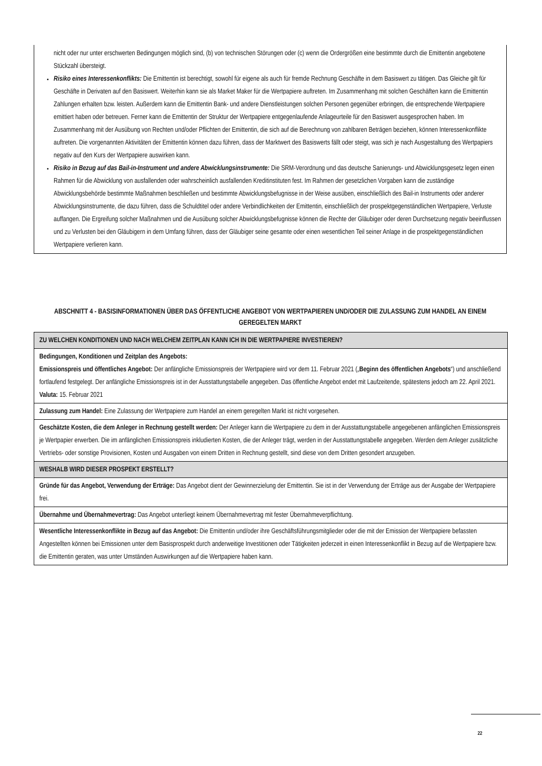nicht oder nur unter erschwerten Bedingungen möglich sind, (b) von technischen Störungen oder (c) wenn die Ordergrößen eine bestimmte durch die Emittentin angebotene Stückzahl übersteigt.
Risiko eines Interessenkonflikts: Die Emittentin ist berechtigt, sowohl für eigene als auch für fremde Rechnung Geschäfte in dem Basiswert zu tätigen. Das Gleiche gilt für Geschäfte in Derivaten auf den Basiswert. Weiterhin kann sie als Market Maker für die Wertpapiere auftreten. Im Zusammenhang mit solchen Geschäften kann die Emittentin Zahlungen erhalten bzw. leisten. Außerdem kann die Emittentin Bank- und andere Dienstleistungen solchen Personen gegenüber erbringen, die entsprechende Wertpapiere emittiert haben oder betreuen. Ferner kann die Emittentin der Struktur der Wertpapiere entgegenlaufende Anlageurteile für den Basiswert ausgesprochen haben. Im Zusammenhang mit der Ausübung von Rechten und/oder Pflichten der Emittentin, die sich auf die Berechnung von zahlbaren Beträgen beziehen, können Interessenkonflikte auftreten. Die vorgenannten Aktivitäten der Emittentin können dazu führen, dass der Marktwert des Basiswerts fällt oder steigt, was sich je nach Ausgestaltung des Wertpapiers negativ auf den Kurs der Wertpapiere auswirken kann.
Risiko in Bezug auf das Bail-in-Instrument und andere Abwicklungsinstrumente: Die SRM-Verordnung und das deutsche Sanierungs- und Abwicklungsgesetz legen einen Rahmen für die Abwicklung von ausfallenden oder wahrscheinlich ausfallenden Kreditinstituten fest. Im Rahmen der gesetzlichen Vorgaben kann die zuständige Abwicklungsbehörde bestimmte Maßnahmen beschließen und bestimmte Abwicklungsbefugnisse in der Weise ausüben, einschließlich des Bail-in Instruments oder anderer Abwicklungsinstrumente, die dazu führen, dass die Schuldtitel oder andere Verbindlichkeiten der Emittentin, einschließlich der prospektgegenständlichen Wertpapiere, Verluste auffangen. Die Ergreifung solcher Maßnahmen und die Ausübung solcher Abwicklungsbefugnisse können die Rechte der Gläubiger oder deren Durchsetzung negativ beeinflussen und zu Verlusten bei den Gläubigern in dem Umfang führen, dass der Gläubiger seine gesamte oder einen wesentlichen Teil seiner Anlage in die prospektgegenständlichen Wertpapiere verlieren kann.
ABSCHNITT 4 - BASISINFORMATIONEN ÜBER DAS ÖFFENTLICHE ANGEBOT VON WERTPAPIEREN UND/ODER DIE ZULASSUNG ZUM HANDEL AN EINEM GEREGELTEN MARKT
| ZU WELCHEN KONDITIONEN UND NACH WELCHEM ZEITPLAN KANN ICH IN DIE WERTPAPIERE INVESTIEREN? |
| Bedingungen, Konditionen und Zeitplan des Angebots: Emissionspreis und öffentliches Angebot: Der anfängliche Emissionspreis der Wertpapiere wird vor dem 11. Februar 2021 („ Beginn des öffentlichen Angebots “) und anschließend fortlaufend festgelegt. Der anfängliche Emissionspreis ist in der Ausstattungstabelle angegeben. Das öffentliche Angebot endet mit Laufzeitende, spätestens jedoch am 22. April 2021. Valuta: 15. Februar 2021 |
| Zulassung zum Handel: Eine Zulassung der Wertpapiere zum Handel an einem geregelten Markt ist nicht vorgesehen. |
| Geschätzte Kosten, die dem Anleger in Rechnung gestellt werden: Der Anleger kann die Wertpapiere zu dem in der Ausstattungstabelle angegebenen anfänglichen Emissionspreis je Wertpapier erwerben. Die im anfänglichen Emissionspreis inkludierten Kosten, die der Anleger trägt, werden in der Ausstattungstabelle angegeben. Werden dem Anleger zusätzliche Vertriebs- oder sonstige Provisionen, Kosten und Ausgaben von einem Dritten in Rechnung gestellt, sind diese von dem Dritten gesondert anzugeben. |
| WESHALB WIRD DIESER PROSPEKT ERSTELLT? |
| Gründe für das Angebot, Verwendung der Erträge: Das Angebot dient der Gewinnerzielung der Emittentin. Sie ist in der Verwendung der Erträge aus der Ausgabe der Wertpapiere frei. |
| Übernahme und Übernahmevertrag: Das Angebot unterliegt keinem Übernahmevertrag mit fester Übernahmeverpflichtung. |
| Wesentliche Interessenkonflikte in Bezug auf das Angebot: Die Emittentin und/oder ihre Geschäftsführungsmitglieder oder die mit der Emission der Wertpapiere befassten Angestellten können bei Emissionen unter dem Basisprospekt durch anderweitige Investitionen oder Tätigkeiten jederzeit in einen Interessenkonflikt in Bezug auf die Wertpapiere bzw. die Emittentin geraten, was unter Umständen Auswirkungen auf die Wertpapiere haben kann. |
22